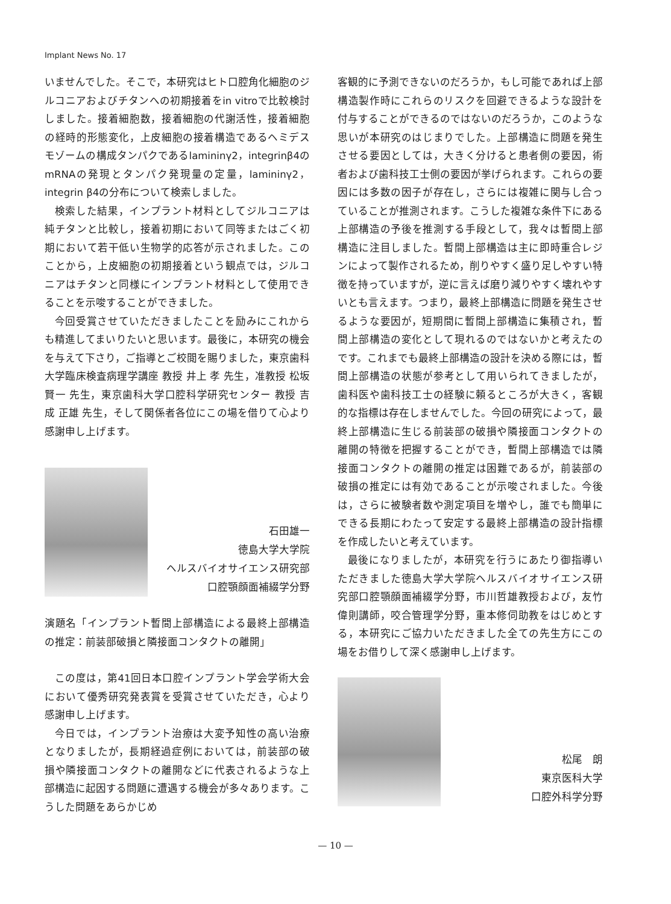Implant News No. 17
いませんでした。そこで，本研究はヒト口腔角化細胞のジルコニアおよびチタンへの初期接着をin vitroで比較検討しました。接着細胞数，接着細胞の代謝活性，接着細胞の経時的形態変化，上皮細胞の接着構造であるヘミデスモゾームの構成タンパクであるlamininγ2，integrinβ4のmRNAの発現とタンパク発現量の定量，lamininγ2，integrin β4の分布について検索しました。
検索した結果，インプラント材料としてジルコニアは純チタンと比較し，接着初期において同等またはごく初期において若干低い生物学的応答が示されました。このことから，上皮細胞の初期接着という観点では，ジルコニアはチタンと同様にインプラント材料として使用できることを示唆することができました。
今回受賞させていただきましたことを励みにこれからも精進してまいりたいと思います。最後に，本研究の機会を与えて下さり，ご指導とご校閲を賜りました，東京歯科大学臨床検査病理学講座 教授 井上 孝 先生，准教授 松坂 賢一 先生，東京歯科大学口腔科学研究センター 教授 吉成 正雄 先生，そして関係者各位にこの場を借りて心より感謝申し上げます。
石田雄一
徳島大学大学院
ヘルスバイオサイエンス研究部
口腔顎顔面補綴学分野
演題名「インプラント暫間上部構造による最終上部構造の推定：前装部破損と隣接面コンタクトの離開」
この度は，第41回日本口腔インプラント学会学術大会において優秀研究発表賞を受賞させていただき，心より感謝申し上げます。
今日では，インプラント治療は大変予知性の高い治療となりましたが，長期経過症例においては，前装部の破損や隣接面コンタクトの離開などに代表されるような上部構造に起因する問題に遭遇する機会が多々あります。こうした問題をあらかじめ
客観的に予測できないのだろうか，もし可能であれば上部構造製作時にこれらのリスクを回避できるような設計を付与することができるのではないのだろうか，このような思いが本研究のはじまりでした。上部構造に問題を発生させる要因としては，大きく分けると患者側の要因，術者および歯科技工士側の要因が挙げられます。これらの要因には多数の因子が存在し，さらには複雑に関与し合っていることが推測されます。こうした複雑な条件下にある上部構造の予後を推測する手段として，我々は暫間上部構造に注目しました。暫間上部構造は主に即時重合レジンによって製作されるため，削りやすく盛り足しやすい特徴を持っていますが，逆に言えば磨り減りやすく壊れやすいとも言えます。つまり，最終上部構造に問題を発生させるような要因が，短期間に暫間上部構造に集積され，暫間上部構造の変化として現れるのではないかと考えたのです。これまでも最終上部構造の設計を決める際には，暫間上部構造の状態が参考として用いられてきましたが，歯科医や歯科技工士の経験に頼るところが大きく，客観的な指標は存在しませんでした。今回の研究によって，最終上部構造に生じる前装部の破損や隣接面コンタクトの離開の特徴を把握することができ，暫間上部構造では隣接面コンタクトの離開の推定は困難であるが，前装部の破損の推定には有効であることが示唆されました。今後は，さらに被験者数や測定項目を増やし，誰でも簡単にできる長期にわたって安定する最終上部構造の設計指標を作成したいと考えています。
最後になりましたが，本研究を行うにあたり御指導いただきました徳島大学大学院ヘルスバイオサイエンス研究部口腔顎顔面補綴学分野，市川哲雄教授および，友竹偉則講師，咬合管理学分野，重本修伺助教をはじめとする，本研究にご協力いただきました全ての先生方にこの場をお借りして深く感謝申し上げます。
松尾　朗
東京医科大学
口腔外科学分野
— 10 —